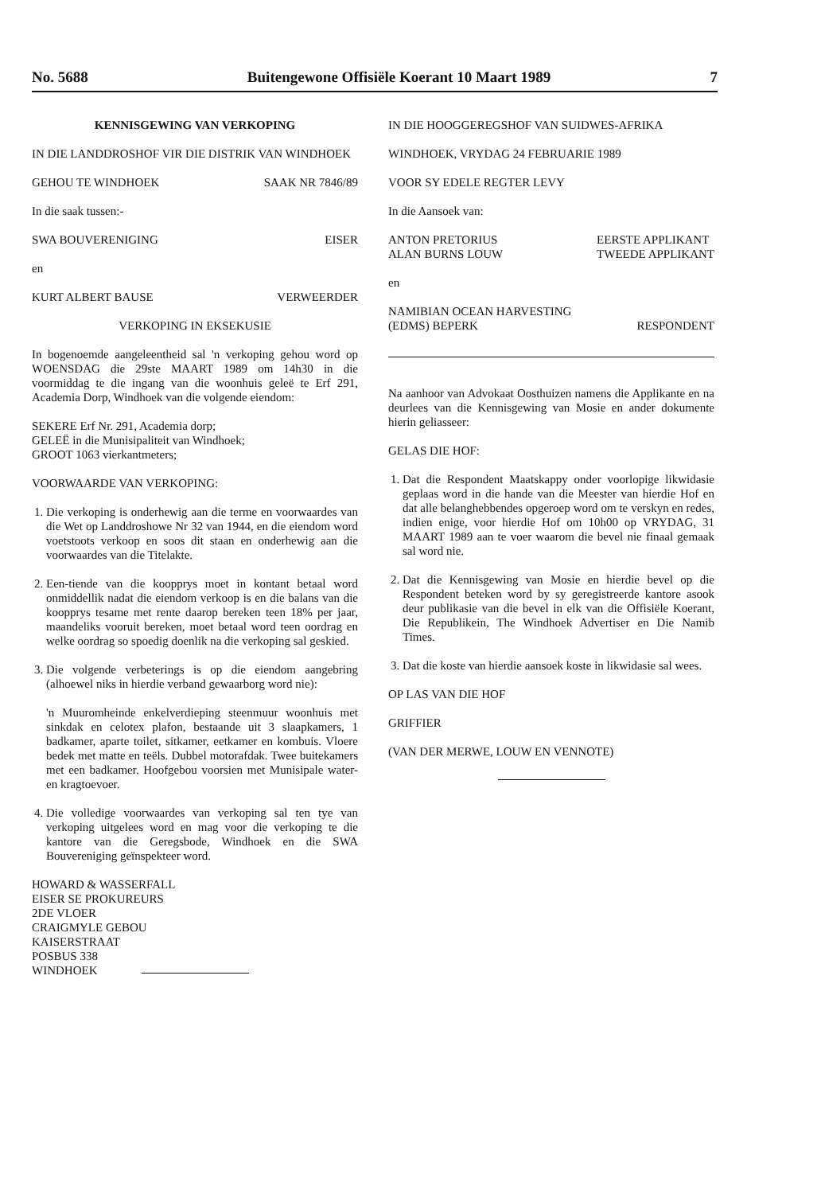No. 5688 Buitengewone Offisiële Koerant 10 Maart 1989 7
KENNISGEWING VAN VERKOPING
IN DIE LANDDROSHOF VIR DIE DISTRIK VAN WINDHOEK
GEHOU TE WINDHOEK SAAK NR 7846/89
In die saak tussen:-
SWA BOUVERENIGING EISER
en
KURT ALBERT BAUSE VERWEERDER
VERKOPING IN EKSEKUSIE
In bogenoemde aangeleentheid sal 'n verkoping gehou word op WOENSDAG die 29ste MAART 1989 om 14h30 in die voormiddag te die ingang van die woonhuis geleë te Erf 291, Academia Dorp, Windhoek van die volgende eiendom:
SEKERE Erf Nr. 291, Academia dorp;
GELEË in die Munisipaliteit van Windhoek;
GROOT 1063 vierkantmeters;
VOORWAARDE VAN VERKOPING:
1. Die verkoping is onderhewig aan die terme en voorwaardes van die Wet op Landdroshowe Nr 32 van 1944, en die eiendom word voetstoots verkoop en soos dit staan en onderhewig aan die voorwaardes van die Titelakte.
2. Een-tiende van die koopprys moet in kontant betaal word onmiddellik nadat die eiendom verkoop is en die balans van die koopprys tesame met rente daarop bereken teen 18% per jaar, maandeliks vooruit bereken, moet betaal word teen oordrag en welke oordrag so spoedig doenlik na die verkoping sal geskied.
3. Die volgende verbeterings is op die eiendom aangebring (alhoewel niks in hierdie verband gewaarborg word nie):
'n Muuromheinde enkelverdieping steenmuur woonhuis met sinkdak en celotex plafon, bestaande uit 3 slaapkamers, 1 badkamer, aparte toilet, sitkamer, eetkamer en kombuis. Vloere bedek met matte en teëls. Dubbel motorafdak. Twee buitekamers met een badkamer. Hoofgebou voorsien met Munisipale water- en kragtoevoer.
4. Die volledige voorwaardes van verkoping sal ten tye van verkoping uitgelees word en mag voor die verkoping te die kantore van die Geregsbode, Windhoek en die SWA Bouvereniging geïnspekteer word.
HOWARD & WASSERFALL
EISER SE PROKUREURS
2DE VLOER
CRAIGMYLE GEBOU
KAISERSTRAAT
POSBUS 338
WINDHOEK
IN DIE HOOGGEREGSHOF VAN SUIDWES-AFRIKA
WINDHOEK, VRYDAG 24 FEBRUARIE 1989
VOOR SY EDELE REGTER LEVY
In die Aansoek van:
ANTON PRETORIUS
ALAN BURNS LOUW EERSTE APPLIKANT
TWEEDE APPLIKANT
en
NAMIBIAN OCEAN HARVESTING
(EDMS) BEPERK RESPONDENT
Na aanhoor van Advokaat Oosthuizen namens die Applikante en na deurlees van die Kennisgewing van Mosie en ander dokumente hierin geliasseer:
GELAS DIE HOF:
1. Dat die Respondent Maatskappy onder voorlopige likwidasie geplaas word in die hande van die Meester van hierdie Hof en dat alle belanghebbendes opgeroep word om te verskyn en redes, indien enige, voor hierdie Hof om 10h00 op VRYDAG, 31 MAART 1989 aan te voer waarom die bevel nie finaal gemaak sal word nie.
2. Dat die Kennisgewing van Mosie en hierdie bevel op die Respondent beteken word by sy geregistreerde kantore asook deur publikasie van die bevel in elk van die Offisiële Koerant, Die Republikein, The Windhoek Advertiser en Die Namib Times.
3. Dat die koste van hierdie aansoek koste in likwidasie sal wees.
OP LAS VAN DIE HOF
GRIFFIER
(VAN DER MERWE, LOUW EN VENNOTE)